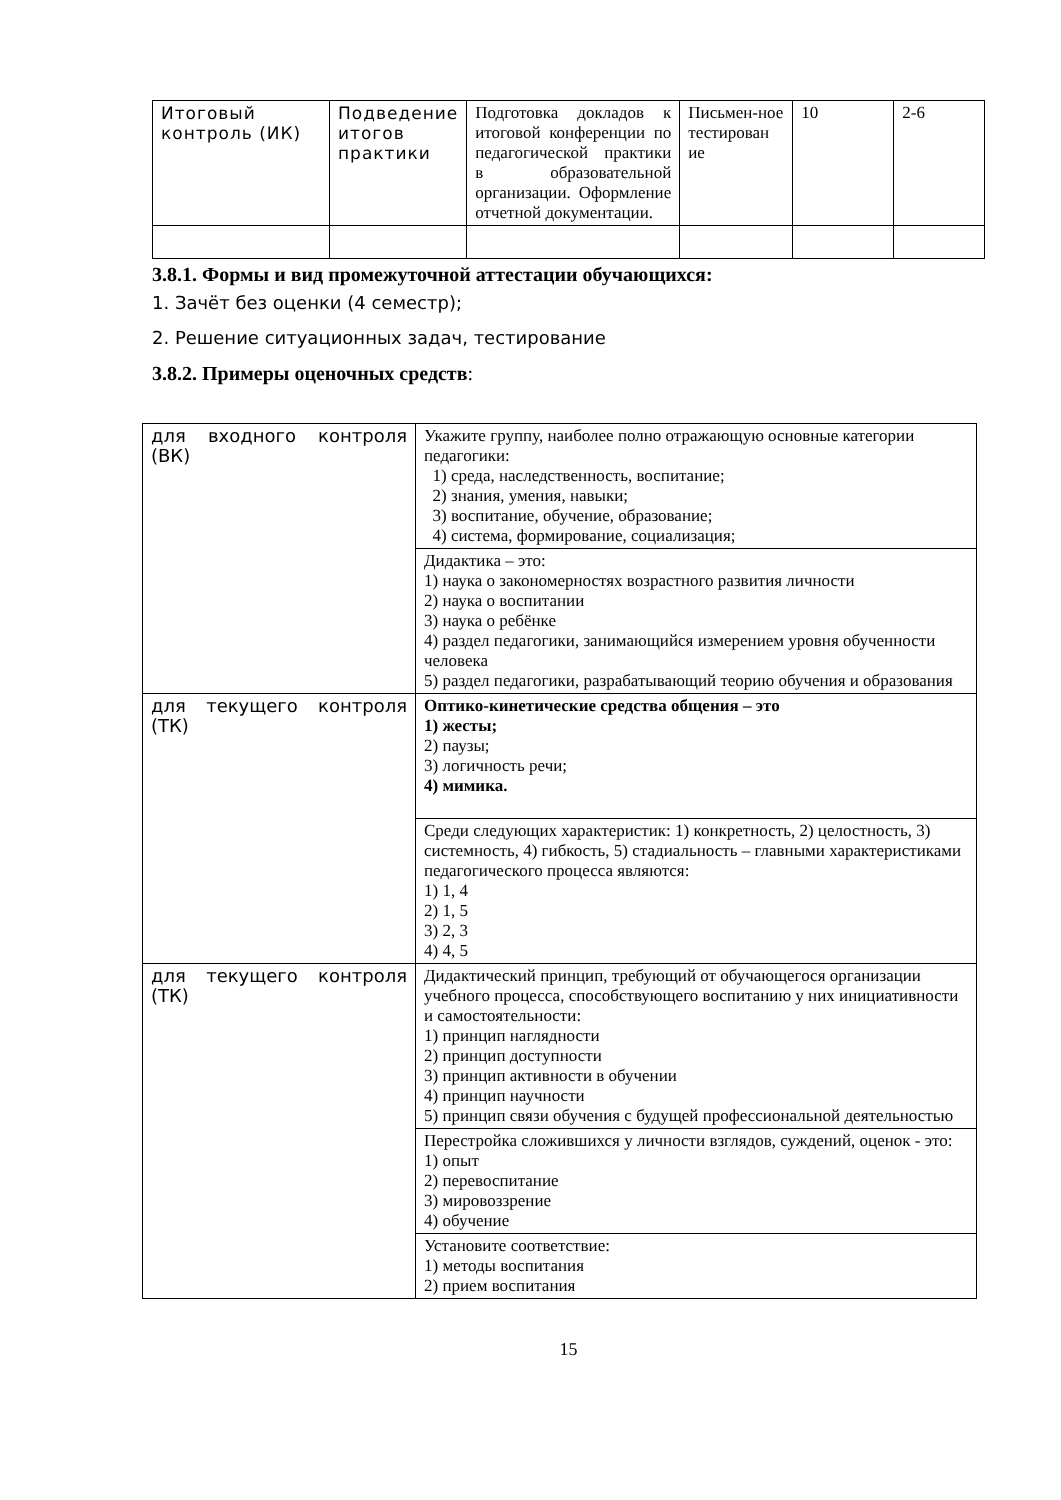| Итоговый контроль (ИК) | Подведение итогов практики | Подготовка докладов к итоговой конференции по педагогической практики в образовательной организации. Оформление отчетной документации. | Письмен-ное тестирован ие | 10 | 2-6 |
3.8.1. Формы и вид промежуточной аттестации обучающихся:
1. Зачёт без оценки (4 семестр);
2. Решение ситуационных задач, тестирование
3.8.2. Примеры оценочных средств:
| для входного контроля (ВК) | Укажите группу, наиболее полно отражающую основные категории педагогики: 1) среда, наследственность, воспитание; 2) знания, умения, навыки; 3) воспитание, обучение, образование; 4) система, формирование, социализация; |
| | Дидактика – это: 1) наука о закономерностях возрастного развития личности 2) наука о воспитании 3) наука о ребёнке 4) раздел педагогики, занимающийся измерением уровня обученности человека 5) раздел педагогики, разрабатывающий теорию обучения и образования |
| для текущего контроля (ТК) | Оптико-кинетические средства общения – это 1) жесты; 2) паузы; 3) логичность речи; 4) мимика. |
| | Среди следующих характеристик: 1) конкретность, 2) целостность, 3) системность, 4) гибкость, 5) стадиальность – главными характеристиками педагогического процесса являются: 1) 1, 4 2) 1, 5 3) 2, 3 4) 4, 5 |
| для текущего контроля (ТК) | Дидактический принцип, требующий от обучающегося организации учебного процесса, способствующего воспитанию у них инициативности и самостоятельности: 1) принцип наглядности 2) принцип доступности 3) принцип активности в обучении 4) принцип научности 5) принцип связи обучения с будущей профессиональной деятельностью |
| | Перестройка сложившихся у личности взглядов, суждений, оценок - это: 1) опыт 2) перевоспитание 3) мировоззрение 4) обучение |
| | Установите соответствие: 1) методы воспитания 2) прием воспитания |
15